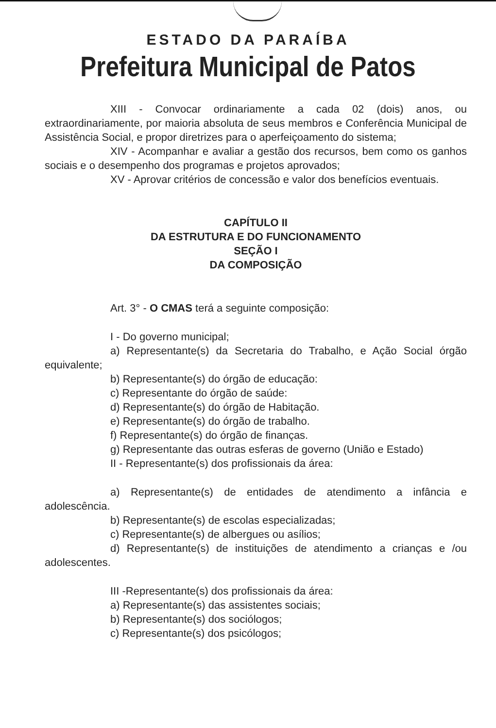ESTADO DA PARAÍBA
Prefeitura Municipal de Patos
XIII - Convocar ordinariamente a cada 02 (dois) anos, ou extraordinariamente, por maioria absoluta de seus membros e Conferência Municipal de Assistência Social, e propor diretrizes para o aperfeiçoamento do sistema;
XIV - Acompanhar e avaliar a gestão dos recursos, bem como os ganhos sociais e o desempenho dos programas e projetos aprovados;
XV - Aprovar critérios de concessão e valor dos benefícios eventuais.
CAPÍTULO II
DA ESTRUTURA E DO FUNCIONAMENTO
SEÇÃO I
DA COMPOSIÇÃO
Art. 3° - O CMAS terá a seguinte composição:
I - Do governo municipal;
a) Representante(s) da Secretaria do Trabalho, e Ação Social órgão equivalente;
b) Representante(s) do órgão de educação:
c) Representante do órgão de saúde:
d) Representante(s) do órgão de Habitação.
e) Representante(s) do órgão de trabalho.
f) Representante(s) do órgão de finanças.
g) Representante das outras esferas de governo (União e Estado)
II - Representante(s) dos profissionais da área:
a) Representante(s) de entidades de atendimento a infância e adolescência.
b) Representante(s) de escolas especializadas;
c) Representante(s) de albergues ou asílios;
d) Representante(s) de instituições de atendimento a crianças e /ou adolescentes.
III -Representante(s) dos profissionais da área:
a) Representante(s) das assistentes sociais;
b) Representante(s) dos sociólogos;
c) Representante(s) dos psicólogos;